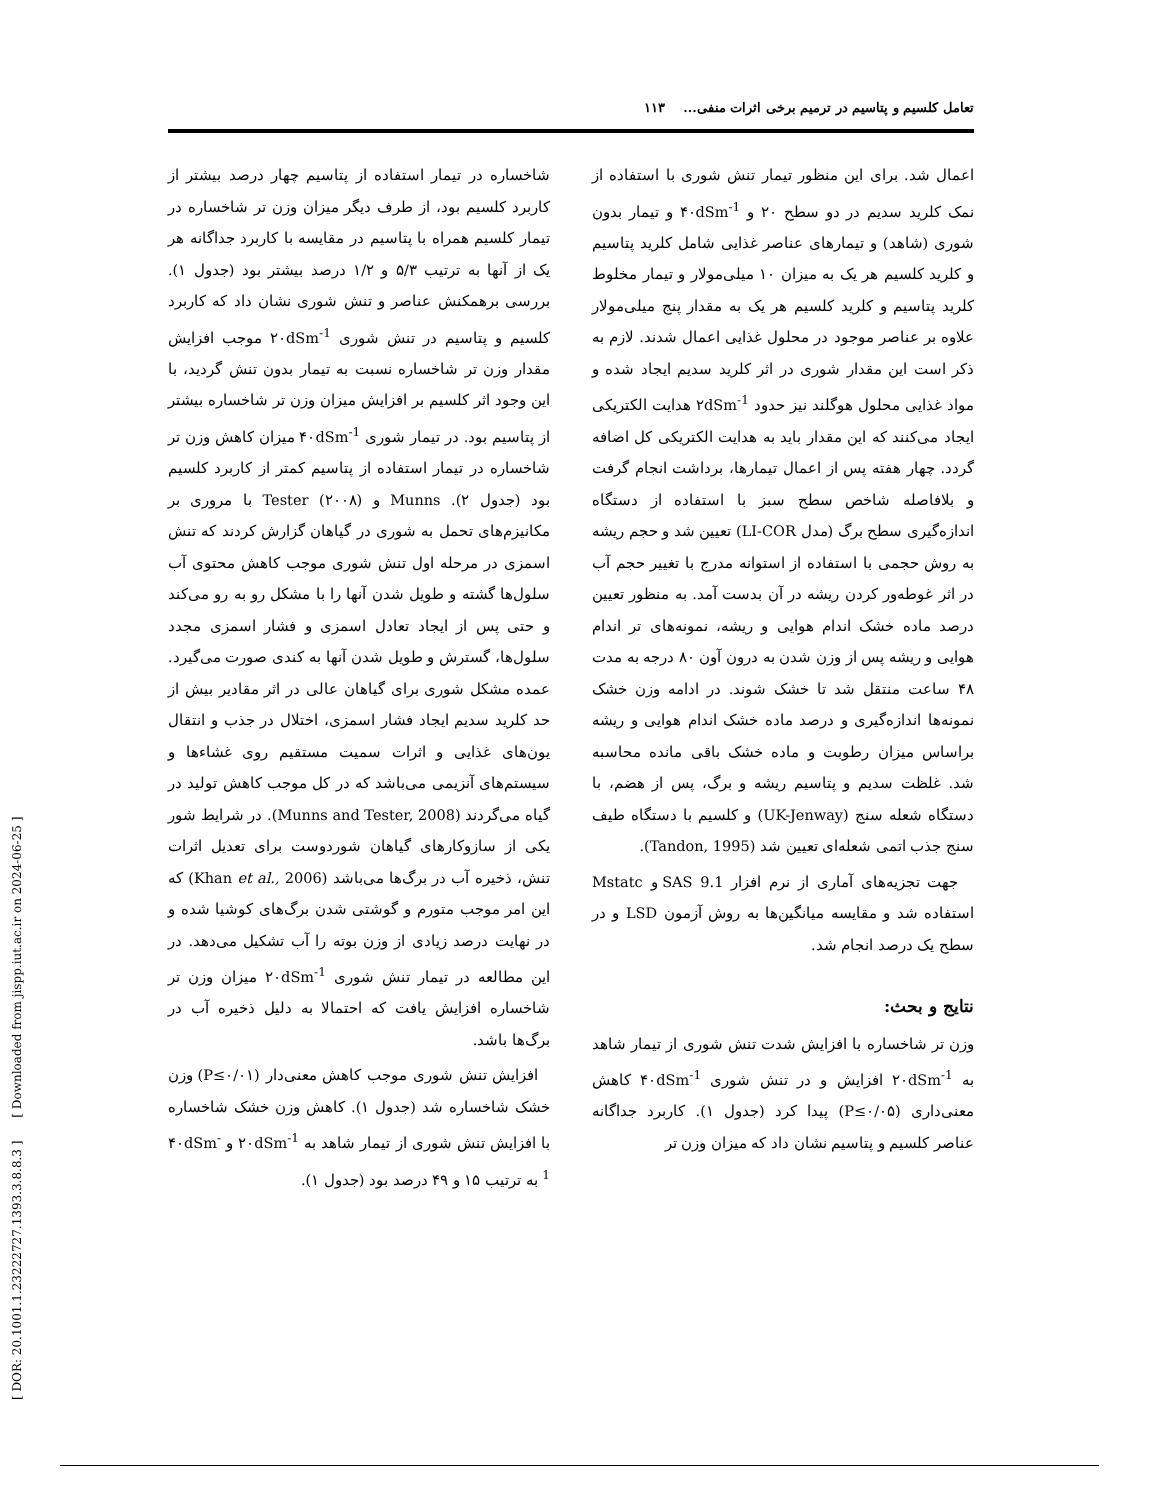[ DOR: 20.1001.1.23222727.1393.3.8.8.3 ] [ Downloaded from jispp.iut.ac.ir on 2024-06-25 ]
تعامل کلسیم و پتاسیم در ترمیم برخی اثرات منفی... ۱۱۳
اعمال شد. برای این منظور تیمار تنش شوری با استفاده از نمک کلرید سدیم در دو سطح ۲۰ و ۴۰dSm<sup>-1</sup> و تیمار بدون شوری (شاهد) و تیمارهای عناصر غذایی شامل کلرید پتاسیم و کلرید کلسیم هر یک به میزان ۱۰ میلی‌مولار و تیمار مخلوط کلرید پتاسیم و کلرید کلسیم هر یک به مقدار پنج میلی‌مولار علاوه بر عناصر موجود در محلول غذایی اعمال شدند. لازم به ذکر است این مقدار شوری در اثر کلرید سدیم ایجاد شده و مواد غذایی محلول هوگلند نیز حدود ۲dSm<sup>-1</sup> هدایت الکتریکی ایجاد می‌کنند که این مقدار باید به هدایت الکتریکی کل اضافه گردد. چهار هفته پس از اعمال تیمارها، برداشت انجام گرفت و بلافاصله شاخص سطح سبز با استفاده از دستگاه اندازه‌گیری سطح برگ (مدل LI-COR) تعیین شد و حجم ریشه به روش حجمی با استفاده از استوانه مدرج با تغییر حجم آب در اثر غوطه‌ور کردن ریشه در آن بدست آمد. به منظور تعیین درصد ماده خشک اندام هوایی و ریشه، نمونه‌های تر اندام هوایی و ریشه پس از وزن شدن به درون آون ۸۰ درجه به مدت ۴۸ ساعت منتقل شد تا خشک شوند. در ادامه وزن خشک نمونه‌ها اندازه‌گیری و درصد ماده خشک اندام هوایی و ریشه براساس میزان رطوبت و ماده خشک باقی مانده محاسبه شد. غلظت سدیم و پتاسیم ریشه و برگ، پس از هضم، با دستگاه شعله سنج (UK-Jenway) و کلسیم با دستگاه طیف سنج جذب اتمی شعله‌ای تعیین شد (Tandon, 1995).
جهت تجزیه‌های آماری از نرم افزار SAS 9.1 و Mstatc استفاده شد و مقایسه میانگین‌ها به روش آزمون LSD و در سطح یک درصد انجام شد.
نتایج و بحث:
وزن تر شاخساره با افزایش شدت تنش شوری از تیمار شاهد به ۲۰dSm<sup>-1</sup> افزایش و در تنش شوری ۴۰dSm<sup>-1</sup> کاهش معنی‌داری (P≤۰/۰۵) پیدا کرد (جدول ۱). کاربرد جداگانه عناصر کلسیم و پتاسیم نشان داد که میزان وزن تر
شاخساره در تیمار استفاده از پتاسیم چهار درصد بیشتر از کاربرد کلسیم بود، از طرف دیگر میزان وزن تر شاخساره در تیمار کلسیم همراه با پتاسیم در مقایسه با کاربرد جداگانه هر یک از آنها به ترتیب ۵/۳ و ۱/۲ درصد بیشتر بود (جدول ۱). بررسی برهمکنش عناصر و تنش شوری نشان داد که کاربرد کلسیم و پتاسیم در تنش شوری ۲۰dSm<sup>-1</sup> موجب افزایش مقدار وزن تر شاخساره نسبت به تیمار بدون تنش گردید، با این وجود اثر کلسیم بر افزایش میزان وزن تر شاخساره بیشتر از پتاسیم بود. در تیمار شوری ۴۰dSm<sup>-1</sup> میزان کاهش وزن تر شاخساره در تیمار استفاده از پتاسیم کمتر از کاربرد کلسیم بود (جدول ۲). Munns و Tester (۲۰۰۸) با مروری بر مکانیزم‌های تحمل به شوری در گیاهان گزارش کردند که تنش اسمزی در مرحله اول تنش شوری موجب کاهش محتوی آب سلول‌ها گشته و طویل شدن آنها را با مشکل رو به رو می‌کند و حتی پس از ایجاد تعادل اسمزی و فشار اسمزی مجدد سلول‌ها، گسترش و طویل شدن آنها به کندی صورت می‌گیرد. عمده مشکل شوری برای گیاهان عالی در اثر مقادیر بیش از حد کلرید سدیم ایجاد فشار اسمزی، اختلال در جذب و انتقال یون‌های غذایی و اثرات سمیت مستقیم روی غشاءها و سیستم‌های آنزیمی می‌باشد که در کل موجب کاهش تولید در گیاه می‌گردند (Munns and Tester, 2008). در شرایط شور یکی از سازوکارهای گیاهان شوردوست برای تعدیل اثرات تنش، ذخیره آب در برگ‌ها می‌باشد (Khan et al., 2006) که این امر موجب متورم و گوشتی شدن برگ‌های کوشیا شده و در نهایت درصد زیادی از وزن بوته را آب تشکیل می‌دهد. در این مطالعه در تیمار تنش شوری ۲۰dSm<sup>-1</sup> میزان وزن تر شاخساره افزایش یافت که احتمالا به دلیل ذخیره آب در برگ‌ها باشد.
افزایش تنش شوری موجب کاهش معنی‌دار (P≤۰/۰۱) وزن خشک شاخساره شد (جدول ۱). کاهش وزن خشک شاخساره با افزایش تنش شوری از تیمار شاهد به ۲۰dSm<sup>-1</sup> و ۴۰dSm<sup>-1</sup> به ترتیب ۱۵ و ۴۹ درصد بود (جدول ۱).